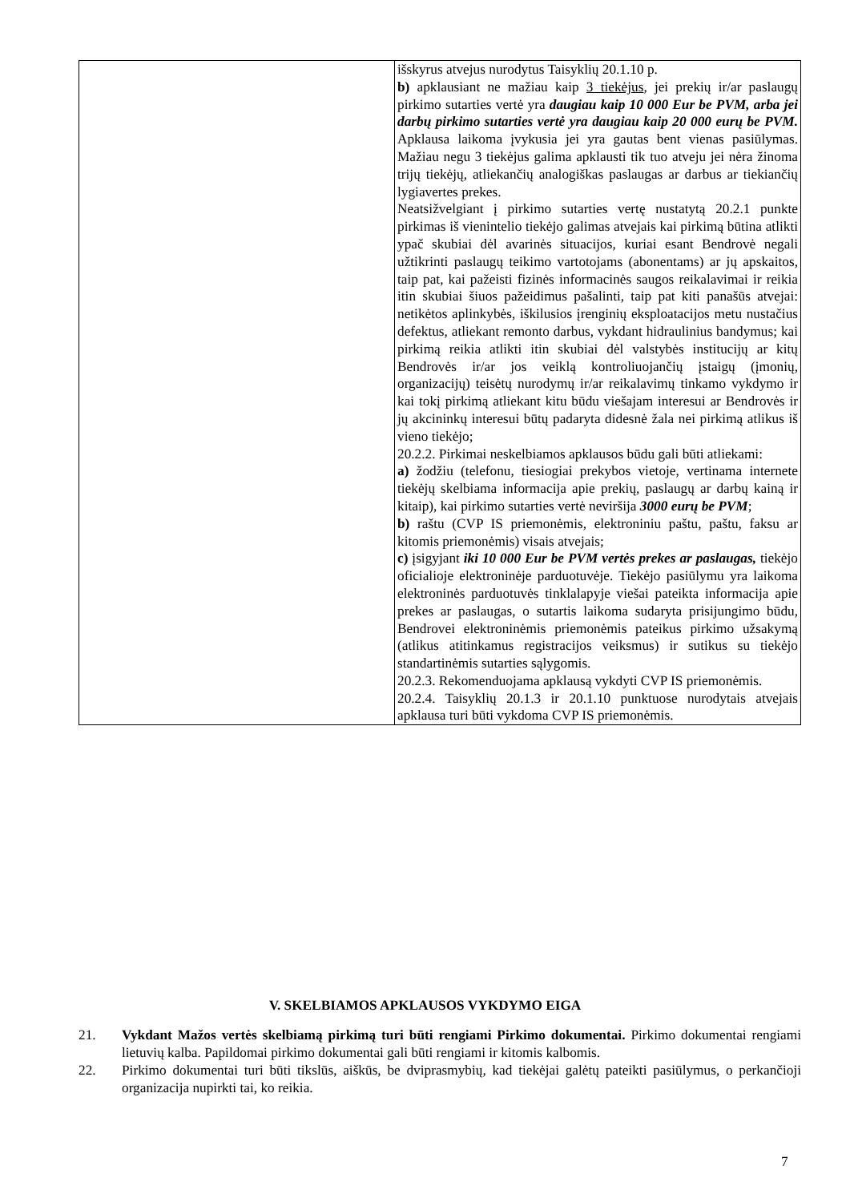| | išskyrus atvejus nurodytus Taisyklių 20.1.10 p. b) apklausiant ne mažiau kaip 3 tiekėjus , jei prekių ir/ar paslaugų pirkimo sutarties vertė yra daugiau kaip 10 000 Eur be PVM, arba jei darbų pirkimo sutarties vertė yra daugiau kaip 20 000 eurų be PVM. Apklausa laikoma įvykusia jei yra gautas bent vienas pasiūlymas. Mažiau negu 3 tiekėjus galima apklausti tik tuo atveju jei nėra žinoma trijų tiekėjų, atliekančių analogiškas paslaugas ar darbus ar tiekiančių lygiavertes prekes. Neatsižvelgiant į pirkimo sutarties vertę nustatytą 20.2.1 punkte pirkimas iš vienintelio tiekėjo galimas atvejais kai pirkimą būtina atlikti ypač skubiai dėl avarinės situacijos, kuriai esant Bendrovė negali užtikrinti paslaugų teikimo vartotojams (abonentams) ar jų apskaitos, taip pat, kai pažeisti fizinės informacinės saugos reikalavimai ir reikia itin skubiai šiuos pažeidimus pašalinti, taip pat kiti panašūs atvejai: netikėtos aplinkybės, iškilusios įrenginių eksploatacijos metu nustačius defektus, atliekant remonto darbus, vykdant hidraulinius bandymus; kai pirkimą reikia atlikti itin skubiai dėl valstybės institucijų ar kitų Bendrovės ir/ar jos veiklą kontroliuojančių įstaigų (įmonių, organizacijų) teisėtų nurodymų ir/ar reikalavimų tinkamo vykdymo ir kai tokį pirkimą atliekant kitu būdu viešajam interesui ar Bendrovės ir jų akcininkų interesui būtų padaryta didesnė žala nei pirkimą atlikus iš vieno tiekėjo; 20.2.2. Pirkimai neskelbiamos apklausos būdu gali būti atliekami: a) žodžiu (telefonu, tiesiogiai prekybos vietoje, vertinama internete tiekėjų skelbiama informacija apie prekių, paslaugų ar darbų kainą ir kitaip), kai pirkimo sutarties vertė neviršija 3000 eurų be PVM ; b) raštu (CVP IS priemonėmis, elektroniniu paštu, paštu, faksu ar kitomis priemonėmis) visais atvejais; c) įsigyjant iki 10 000 Eur be PVM vertės prekes ar paslaugas, tiekėjo oficialioje elektroninėje parduotuvėje. Tiekėjo pasiūlymu yra laikoma elektroninės parduotuvės tinklalapyje viešai pateikta informacija apie prekes ar paslaugas, o sutartis laikoma sudaryta prisijungimo būdu, Bendrovei elektroninėmis priemonėmis pateikus pirkimo užsakymą (atlikus atitinkamus registracijos veiksmus) ir sutikus su tiekėjo standartinėmis sutarties sąlygomis. 20.2.3. Rekomenduojama apklausą vykdyti CVP IS priemonėmis. 20.2.4. Taisyklių 20.1.3 ir 20.1.10 punktuose nurodytais atvejais apklausa turi būti vykdoma CVP IS priemonėmis. |
V. SKELBIAMOS APKLAUSOS VYKDYMO EIGA
21. Vykdant Mažos vertės skelbiamą pirkimą turi būti rengiami Pirkimo dokumentai. Pirkimo dokumentai rengiami lietuvių kalba. Papildomai pirkimo dokumentai gali būti rengiami ir kitomis kalbomis.
22. Pirkimo dokumentai turi būti tikslūs, aiškūs, be dviprasmybių, kad tiekėjai galėtų pateikti pasiūlymus, o perkančioji organizacija nupirkti tai, ko reikia.
7